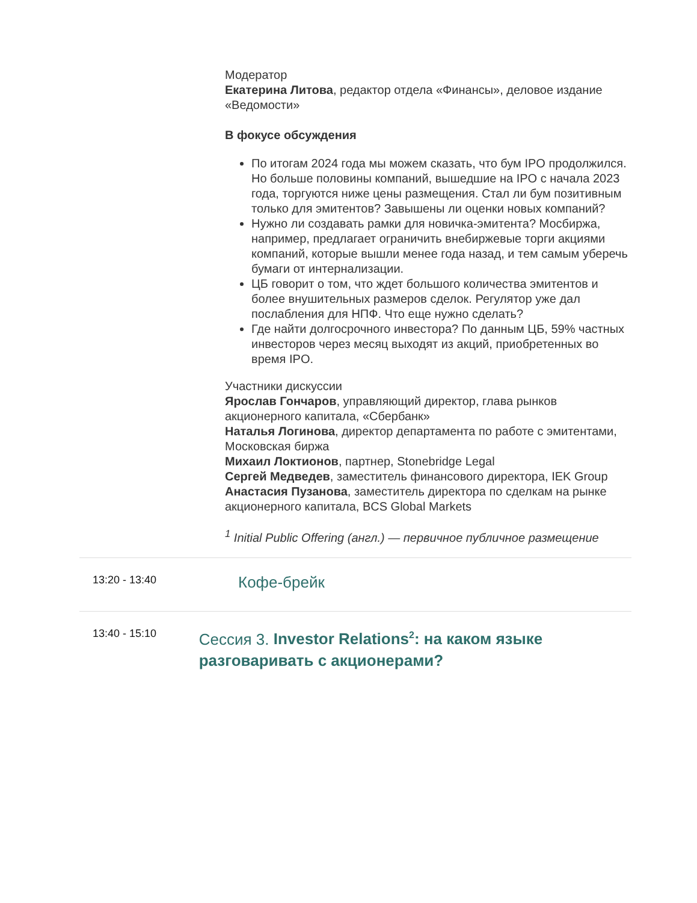Модератор
Екатерина Литова, редактор отдела «Финансы», деловое издание «Ведомости»
В фокусе обсуждения
По итогам 2024 года мы можем сказать, что бум IPO продолжился. Но больше половины компаний, вышедшие на IPO с начала 2023 года, торгуются ниже цены размещения. Стал ли бум позитивным только для эмитентов? Завышены ли оценки новых компаний?
Нужно ли создавать рамки для новичка-эмитента? Мосбиржа, например, предлагает ограничить внебиржевые торги акциями компаний, которые вышли менее года назад, и тем самым уберечь бумаги от интернализации.
ЦБ говорит о том, что ждет большого количества эмитентов и более внушительных размеров сделок. Регулятор уже дал послабления для НПФ. Что еще нужно сделать?
Где найти долгосрочного инвестора? По данным ЦБ, 59% частных инвесторов через месяц выходят из акций, приобретенных во время IPO.
Участники дискуссии
Ярослав Гончаров, управляющий директор, глава рынков акционерного капитала, «Сбербанк»
Наталья Логинова, директор департамента по работе с эмитентами, Московская биржа
Михаил Локтионов, партнер, Stonebridge Legal
Сергей Медведев, заместитель финансового директора, IEK Group
Анастасия Пузанова, заместитель директора по сделкам на рынке акционерного капитала, BCS Global Markets
<sup>1</sup> Initial Public Offering (англ.) — первичное публичное размещение
13:20 - 13:40
Кофе-брейк
13:40 - 15:10
Сессия 3. Investor Relations<sup>2</sup>: на каком языке разговаривать с акционерами?